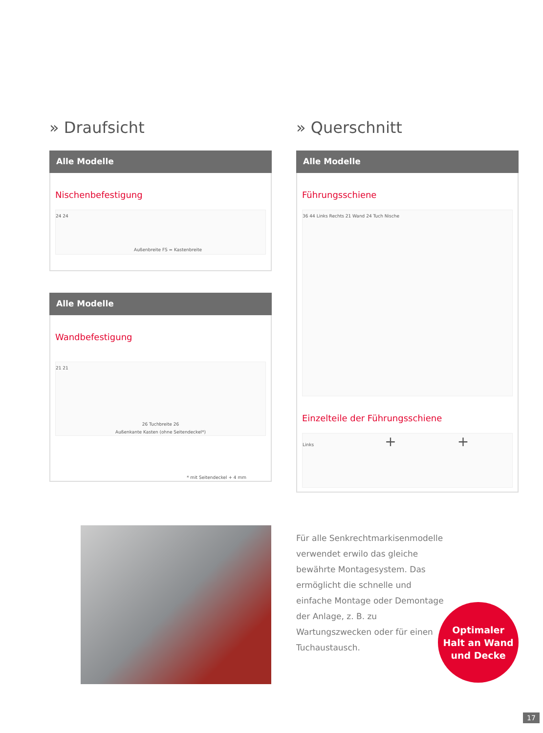» Draufsicht
Alle Modelle
Nischenbefestigung
Außenbreite FS = Kastenbreite
24 24
Alle Modelle
Wandbefestigung
21 21
26 Tuchbreite 26
Außenkante Kasten (ohne Seitendeckel*)
* mit Seitendeckel + 4 mm
» Querschnitt
Alle Modelle
Führungsschiene
36 44 Links Rechts 21 Wand 24 Tuch Nische
Einzelteile der Führungsschiene
Links + +
Für alle Senkrechtmarkisenmodelle verwendet erwilo das gleiche bewährte Montagesystem. Das ermöglicht die schnelle und einfache Montage oder Demontage der Anlage, z. B. zu Wartungszwecken oder für einen Tuchaustausch.
Optimaler
Halt an Wand
und Decke
17